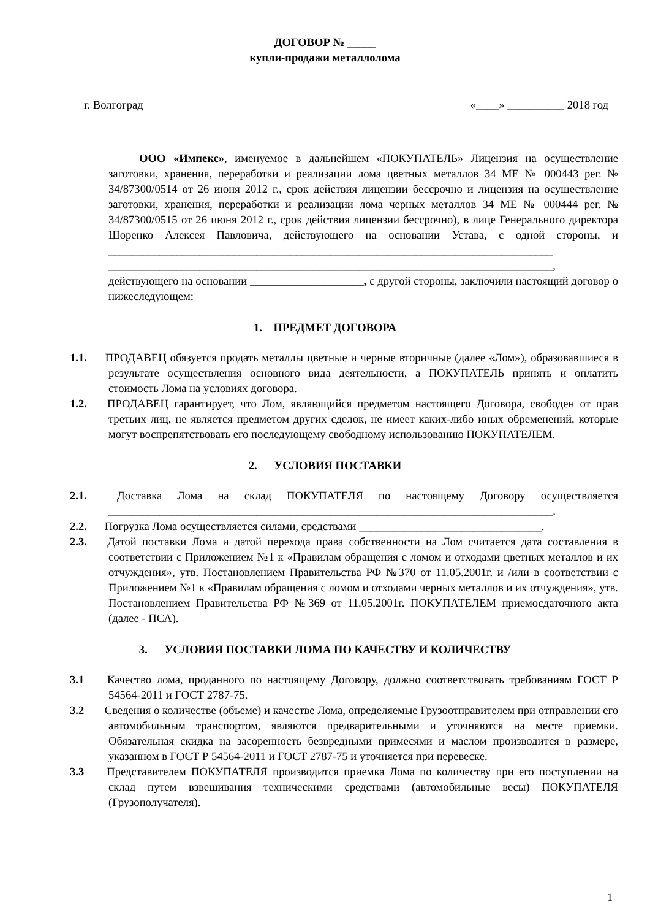ДОГОВОР № _____
купли-продажи металлолома
г. Волгоград «____» __________ 2018 год
ООО «Импекс», именуемое в дальнейшем «ПОКУПАТЕЛЬ» Лицензия на осуществление заготовки, хранения, переработки и реализации лома цветных металлов 34 МЕ № 000443 рег. № 34/87300/0514 от 26 июня 2012 г., срок действия лицензии бессрочно и лицензия на осуществление заготовки, хранения, переработки и реализации лома черных металлов 34 МЕ № 000444 рег. № 34/87300/0515 от 26 июня 2012 г., срок действия лицензии бессрочно), в лице Генерального директора Шоренко Алексея Павловича, действующего на основании Устава, с одной стороны, и ______________________________________________________________________________ ______________________________________________________________________________, действующего на основании ____________________, с другой стороны, заключили настоящий договор о нижеследующем:
1. ПРЕДМЕТ ДОГОВОРА
1.1. ПРОДАВЕЦ обязуется продать металлы цветные и черные вторичные (далее «Лом»), образовавшиеся в результате осуществления основного вида деятельности, а ПОКУПАТЕЛЬ принять и оплатить стоимость Лома на условиях договора.
1.2. ПРОДАВЕЦ гарантирует, что Лом, являющийся предметом настоящего Договора, свободен от прав третьих лиц, не является предметом других сделок, не имеет каких-либо иных обременений, которые могут воспрепятствовать его последующему свободному использованию ПОКУПАТЕЛЕМ.
2. УСЛОВИЯ ПОСТАВКИ
2.1. Доставка Лома на склад ПОКУПАТЕЛЯ по настоящему Договору осуществляется ______________________________________________________________________________.
2.2. Погрузка Лома осуществляется силами, средствами ________________________________.
2.3. Датой поставки Лома и датой перехода права собственности на Лом считается дата составления в соответствии с Приложением №1 к «Правилам обращения с ломом и отходами цветных металлов и их отчуждения», утв. Постановлением Правительства РФ №370 от 11.05.2001г. и /или в соответствии с Приложением №1 к «Правилам обращения с ломом и отходами черных металлов и их отчуждения», утв. Постановлением Правительства РФ №369 от 11.05.2001г. ПОКУПАТЕЛЕМ приемосдаточного акта (далее - ПСА).
3. УСЛОВИЯ ПОСТАВКИ ЛОМА ПО КАЧЕСТВУ И КОЛИЧЕСТВУ
3.1 Качество лома, проданного по настоящему Договору, должно соответствовать требованиям ГОСТ Р 54564-2011 и ГОСТ 2787-75.
3.2 Сведения о количестве (объеме) и качестве Лома, определяемые Грузоотправителем при отправлении его автомобильным транспортом, являются предварительными и уточняются на месте приемки. Обязательная скидка на засоренность безвредными примесями и маслом производится в размере, указанном в ГОСТ Р 54564-2011 и ГОСТ 2787-75 и уточняется при перевеске.
3.3 Представителем ПОКУПАТЕЛЯ производится приемка Лома по количеству при его поступлении на склад путем взвешивания техническими средствами (автомобильные весы) ПОКУПАТЕЛЯ (Грузополучателя).
1